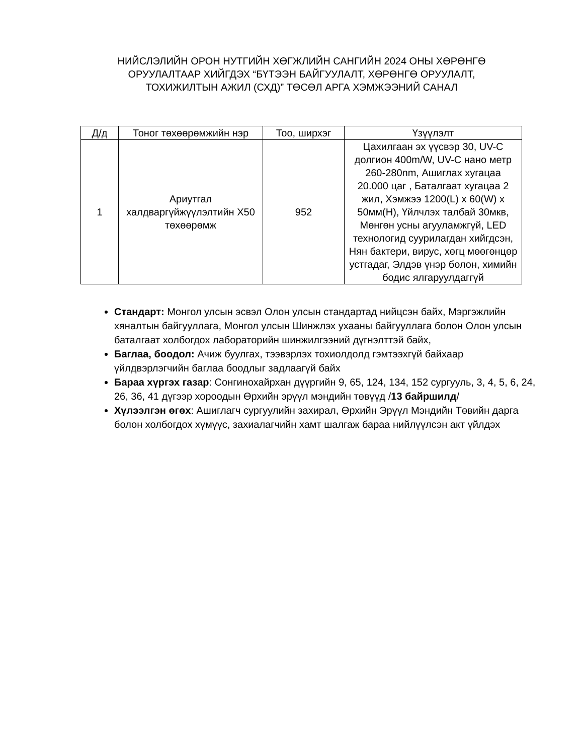НИЙСЛЭЛИЙН ОРОН НУТГИЙН ХӨГЖЛИЙН САНГИЙН 2024 ОНЫ ХӨРӨНГӨ ОРУУЛАЛТААР ХИЙГДЭХ “БҮТЭЭН БАЙГУУЛАЛТ, ХӨРӨНГӨ ОРУУЛАЛТ, ТОХИЖИЛТЫН АЖИЛ (СХД)” ТӨСӨЛ АРГА ХЭМЖЭЭНИЙ САНАЛ
| Д/д | Тоног төхөөрөмжийн нэр | Тоо, ширхэг | Үзүүлэлт |
| --- | --- | --- | --- |
| 1 | Ариутгал халдваргүйжүүлэлтийн X50 төхөөрөмж | 952 | Цахилгаан эх үүсвэр 30, UV-C долгион 400m/W, UV-C нано метр 260-280nm, Ашиглах хугацаа 20.000 цаг , Баталгаат хугацаа 2 жил, Хэмжээ 1200(L) x 60(W) x 50мм(H), Үйлчлэх талбай 30мкв, Мөнгөн усны агууламжгүй, LED технологид суурилагдан хийгдсэн, Нян бактери, вирус, хөгц мөөгөнцөр устгадаг, Элдэв үнэр болон, химийн бодис ялгаруулдаггүй |
Стандарт: Монгол улсын эсвэл Олон улсын стандартад нийцсэн байх, Мэргэжлийн хяналтын байгууллага, Монгол улсын Шинжлэх ухааны байгууллага болон Олон улсын баталгаат холбогдох лабораторийн шинжилгээний дүгнэлттэй байх,
Баглаа, боодол: Ачиж буулгах, тээвэрлэх тохиолдолд гэмтээхгүй байхаар үйлдвэрлэгчийн баглаа боодлыг задлаагүй байх
Бараа хүргэх газар: Сонгинохайрхан дүүргийн 9, 65, 124, 134, 152 сургууль, 3, 4, 5, 6, 24, 26, 36, 41 дүгээр хороодын Өрхийн эрүүл мэндийн төвүүд /13 байршилд/
Хүлээлгэн өгөх: Ашиглагч сургуулийн захирал, Өрхийн Эрүүл Мэндийн Төвийн дарга болон холбогдох хүмүүс, захиалагчийн хамт шалгаж бараа нийлүүлсэн акт үйлдэх